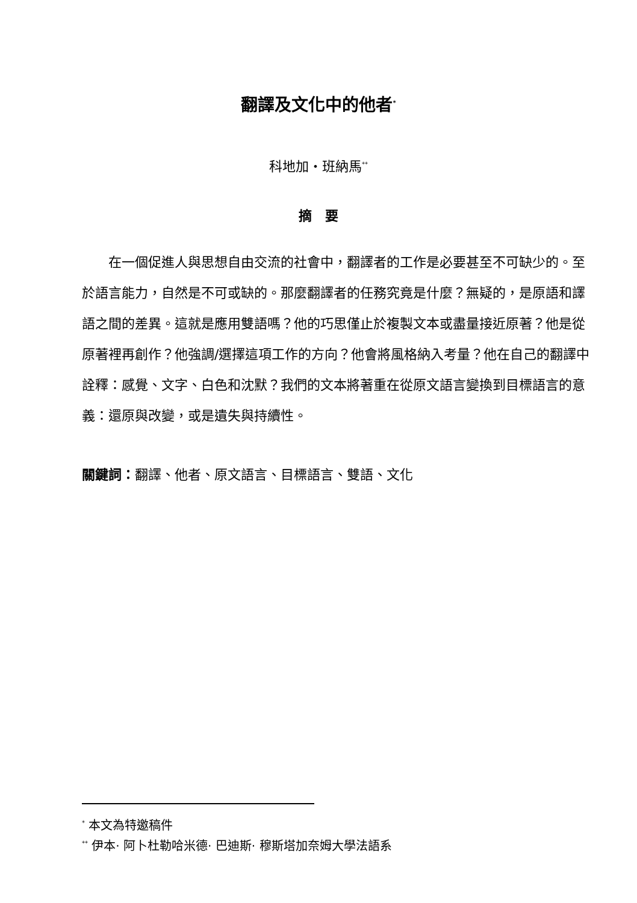翻譯及文化中的他者<sup>*</sup>
科地加・班納馬<sup>**</sup>
摘　要
在一個促進人與思想自由交流的社會中，翻譯者的工作是必要甚至不可缺少的。至於語言能力，自然是不可或缺的。那麼翻譯者的任務究竟是什麼？無疑的，是原語和譯語之間的差異。這就是應用雙語嗎？他的巧思僅止於複製文本或盡量接近原著？他是從原著裡再創作？他強調/選擇這項工作的方向？他會將風格納入考量？他在自己的翻譯中詮釋：感覺、文字、白色和沈默？我們的文本將著重在從原文語言變換到目標語言的意義：還原與改變，或是遺失與持續性。
關鍵詞：翻譯、他者、原文語言、目標語言、雙語、文化
<sup>*</sup> 本文為特邀稿件
<sup>**</sup> 伊本· 阿卜杜勒哈米德· 巴迪斯· 穆斯塔加奈姆大學法語系